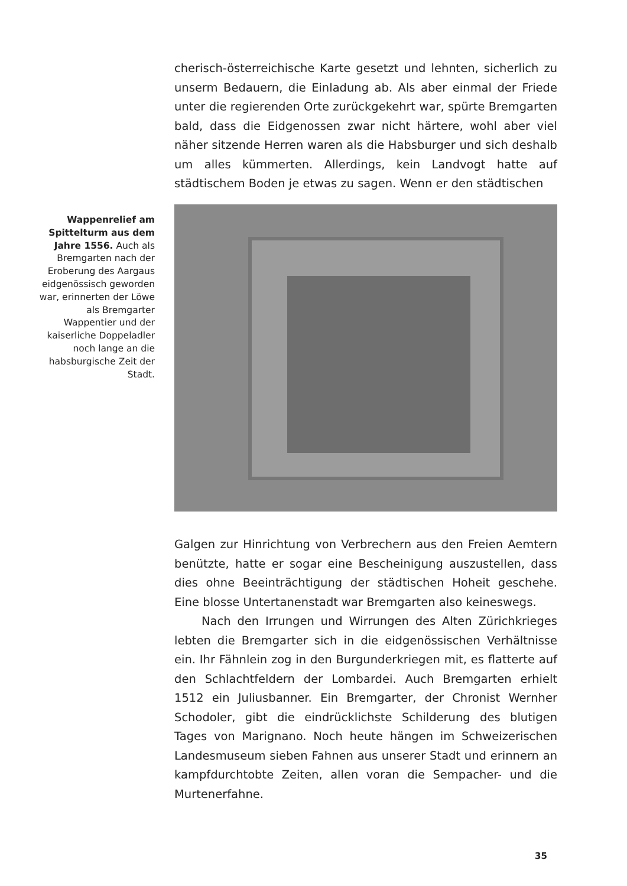cherisch-österreichische Karte gesetzt und lehnten, sicherlich zu unserm Bedauern, die Einladung ab. Als aber einmal der Friede unter die regierenden Orte zurückgekehrt war, spürte Bremgarten bald, dass die Eidgenossen zwar nicht härtere, wohl aber viel näher sitzende Herren waren als die Habsburger und sich deshalb um alles kümmerten. Allerdings, kein Landvogt hatte auf städtischem Boden je etwas zu sagen. Wenn er den städtischen
Wappenrelief am Spittelturm aus dem Jahre 1556. Auch als Bremgarten nach der Eroberung des Aargaus eidgenössisch geworden war, erinnerten der Löwe als Bremgarter Wappentier und der kaiserliche Doppeladler noch lange an die habsburgische Zeit der Stadt.
Galgen zur Hinrichtung von Verbrechern aus den Freien Aemtern benützte, hatte er sogar eine Bescheinigung auszustellen, dass dies ohne Beeinträchtigung der städtischen Hoheit geschehe. Eine blosse Untertanenstadt war Bremgarten also keineswegs.
Nach den Irrungen und Wirrungen des Alten Zürichkrieges lebten die Bremgarter sich in die eidgenössischen Verhältnisse ein. Ihr Fähnlein zog in den Burgunderkriegen mit, es flatterte auf den Schlachtfeldern der Lombardei. Auch Bremgarten erhielt 1512 ein Juliusbanner. Ein Bremgarter, der Chronist Wernher Schodoler, gibt die eindrücklichste Schilderung des blutigen Tages von Marignano. Noch heute hängen im Schweizerischen Landesmuseum sieben Fahnen aus unserer Stadt und erinnern an kampfdurchtobte Zeiten, allen voran die Sempacher- und die Murtenerfahne.
35